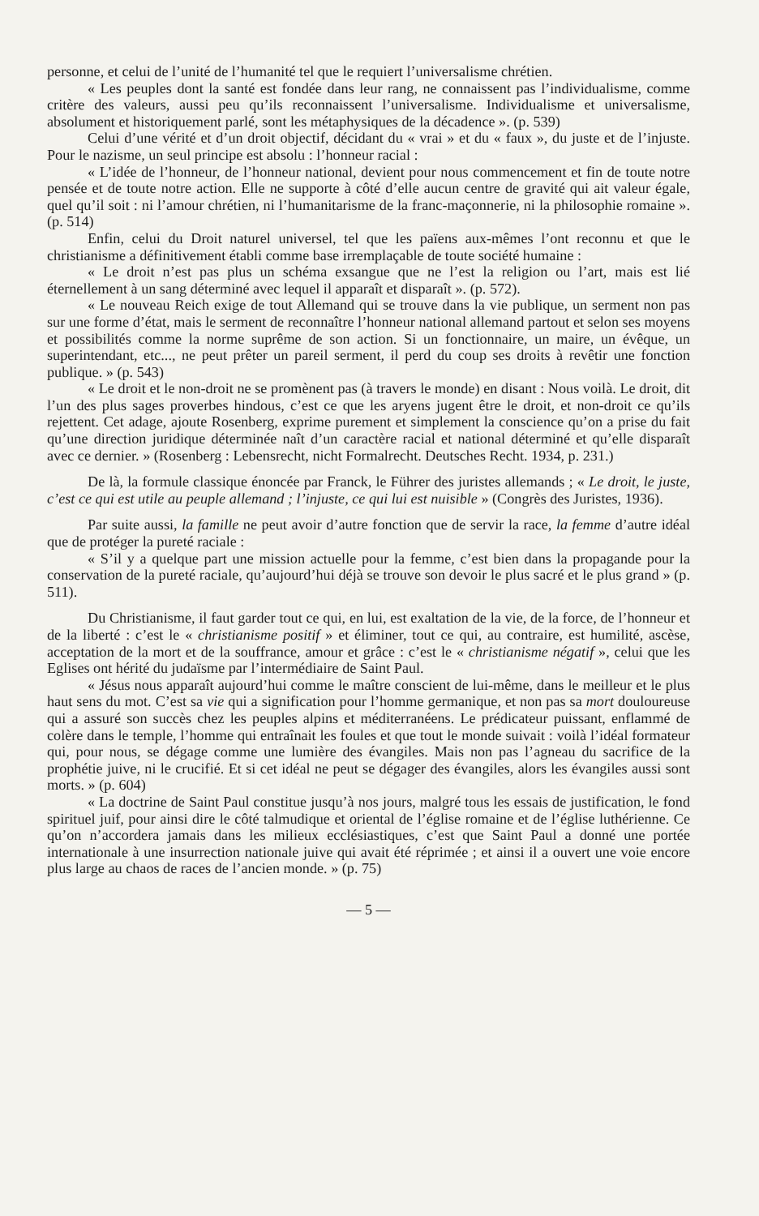personne, et celui de l’unité de l’humanité tel que le requiert l’universalisme chrétien.
« Les peuples dont la santé est fondée dans leur rang, ne connaissent pas l’individualisme, comme critère des valeurs, aussi peu qu’ils reconnaissent l’universalisme. Individualisme et universalisme, absolument et historiquement parlé, sont les métaphysiques de la décadence ». (p. 539)
Celui d’une vérité et d’un droit objectif, décidant du « vrai » et du « faux », du juste et de l’injuste. Pour le nazisme, un seul principe est absolu : l’honneur racial :
« L’idée de l’honneur, de l’honneur national, devient pour nous commencement et fin de toute notre pensée et de toute notre action. Elle ne supporte à côté d’elle aucun centre de gravité qui ait valeur égale, quel qu’il soit : ni l’amour chrétien, ni l’humanitarisme de la franc-maçonnerie, ni la philosophie romaine ». (p. 514)
Enfin, celui du Droit naturel universel, tel que les païens aux-mêmes l’ont reconnu et que le christianisme a définitivement établi comme base irremplaçable de toute société humaine :
« Le droit n’est pas plus un schéma exsangue que ne l’est la religion ou l’art, mais est lié éternellement à un sang déterminé avec lequel il apparaît et disparaît ». (p. 572).
« Le nouveau Reich exige de tout Allemand qui se trouve dans la vie publique, un serment non pas sur une forme d’état, mais le serment de reconnaître l’honneur national allemand partout et selon ses moyens et possibilités comme la norme suprême de son action. Si un fonctionnaire, un maire, un évêque, un superintendant, etc..., ne peut prêter un pareil serment, il perd du coup ses droits à revêtir une fonction publique. » (p. 543)
« Le droit et le non-droit ne se promènent pas (à travers le monde) en disant : Nous voilà. Le droit, dit l’un des plus sages proverbes hindous, c’est ce que les aryens jugent être le droit, et non-droit ce qu’ils rejettent. Cet adage, ajoute Rosenberg, exprime purement et simplement la conscience qu’on a prise du fait qu’une direction juridique déterminée naît d’un caractère racial et national déterminé et qu’elle disparaît avec ce dernier. » (Rosenberg : Lebensrecht, nicht Formalrecht. Deutsches Recht. 1934, p. 231.)
De là, la formule classique énoncée par Franck, le Führer des juristes allemands ; « Le droit, le juste, c’est ce qui est utile au peuple allemand ; l’injuste, ce qui lui est nuisible » (Congrès des Juristes, 1936).
Par suite aussi, la famille ne peut avoir d’autre fonction que de servir la race, la femme d’autre idéal que de protéger la pureté raciale :
« S’il y a quelque part une mission actuelle pour la femme, c’est bien dans la propagande pour la conservation de la pureté raciale, qu’aujourd’hui déjà se trouve son devoir le plus sacré et le plus grand » (p. 511).
Du Christianisme, il faut garder tout ce qui, en lui, est exaltation de la vie, de la force, de l’honneur et de la liberté : c’est le « christianisme positif » et éliminer, tout ce qui, au contraire, est humilité, ascèse, acceptation de la mort et de la souffrance, amour et grâce : c’est le « christianisme négatif », celui que les Eglises ont hérité du judaïsme par l’intermédiaire de Saint Paul.
« Jésus nous apparaît aujourd’hui comme le maître conscient de lui-même, dans le meilleur et le plus haut sens du mot. C’est sa vie qui a signification pour l’homme germanique, et non pas sa mort douloureuse qui a assuré son succès chez les peuples alpins et méditerranéens. Le prédicateur puissant, enflammé de colère dans le temple, l’homme qui entraînait les foules et que tout le monde suivait : voilà l’idéal formateur qui, pour nous, se dégage comme une lumière des évangiles. Mais non pas l’agneau du sacrifice de la prophétie juive, ni le crucifié. Et si cet idéal ne peut se dégager des évangiles, alors les évangiles aussi sont morts. » (p. 604)
« La doctrine de Saint Paul constitue jusqu’à nos jours, malgré tous les essais de justification, le fond spirituel juif, pour ainsi dire le côté talmudique et oriental de l’église romaine et de l’église luthérienne. Ce qu’on n’accordera jamais dans les milieux ecclésiastiques, c’est que Saint Paul a donné une portée internationale à une insurrection nationale juive qui avait été réprimée ; et ainsi il a ouvert une voie encore plus large au chaos de races de l’ancien monde. » (p. 75)
— 5 —